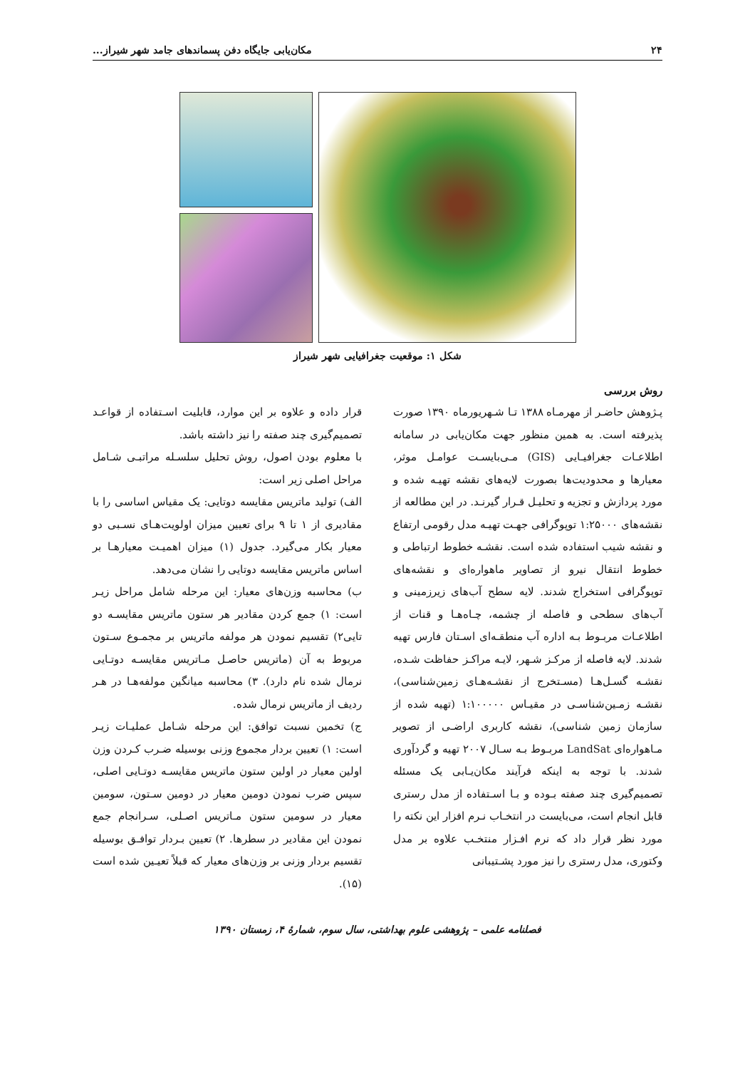۲۴ مکان‌یابی جایگاه دفن پسماندهای جامد شهر شیراز...
شکل ۱: موقعیت جغرافیایی شهر شیراز
روش بررسی
پـژوهش حاضـر از مهرمـاه ۱۳۸۸ تـا شـهریورماه ۱۳۹۰ صورت پذیرفته است. به همین منظور جهت مکان‌یابی در سامانه اطلاعـات جغرافیـایی (GIS) مـی‌بایسـت عوامـل موثر، معیارها و محدودیت‌ها بصورت لایه‌های نقشه تهیـه شده و مورد پردازش و تجزیه و تحلیـل قـرار گیرنـد. در این مطالعه از نقشه‌های ۱:۲۵۰۰۰ توپوگرافی جهـت تهیـه مدل رقومی ارتفاع و نقشه شیب استفاده شده است. نقشـه خطوط ارتباطی و خطوط انتقال نیرو از تصاویر ماهواره‌ای و نقشه‌های توپوگرافی استخراج شدند. لایه سطح آب‌های زیرزمینی و آب‌های سطحی و فاصله از چشمه، چـاه‌هـا و قنات از اطلاعـات مربـوط بـه اداره آب منطقـه‌ای اسـتان فارس تهیه شدند. لایه فاصله از مرکـز شـهر، لایـه مراکـز حفاظت شـده، نقشـه گسـل‌هـا (مسـتخرج از نقشـه‌هـای زمین‌شناسی)، نقشـه زمـین‌شناسـی در مقیـاس ۱:۱۰۰۰۰۰ (تهیه شده از سازمان زمین شناسی)، نقشه کاربری اراضـی از تصویر مـاهواره‌ای LandSat مربـوط بـه سـال ۲۰۰۷ تهیه و گردآوری شدند. با توجه به اینکه فرآیند مکان‌یـابی یک مسئله تصمیم‌گیری چند صفته بـوده و بـا اسـتفاده از مدل رستری قابل انجام است، می‌بایست در انتخـاب نـرم افزار این نکته را مورد نظر قرار داد که نرم افـزار منتخـب علاوه بر مدل وکتوری، مدل رستری را نیز مورد پشـتیبانی
قرار داده و علاوه بر این موارد، قابلیت اسـتفاده از قواعـد تصمیم‌گیری چند صفته را نیز داشته باشد.
با معلوم بودن اصول، روش تحلیل سلسـله مراتبـی شـامل مراحل اصلی زیر است:
الف) تولید ماتریس مقایسه دوتایی: یک مقیاس اساسی را با مقادیری از ۱ تا ۹ برای تعیین میزان اولویت‌هـای نسـبی دو معیار بکار می‌گیرد. جدول (۱) میزان اهمیـت معیارهـا بر اساس ماتریس مقایسه دوتایی را نشان می‌دهد.
ب) محاسبه وزن‌های معیار: این مرحله شامل مراحل زیـر است: ۱) جمع کردن مقادیر هر ستون ماتریس مقایسـه دو تایی۲) تقسیم نمودن هر مولفه ماتریس بر مجمـوع سـتون مربوط به آن (ماتریس حاصـل مـاتریس مقایسـه دوتـایی نرمال شده نام دارد). ۳) محاسبه میانگین مولفه‌هـا در هـر ردیف از ماتریس نرمال شده.
ج) تخمین نسبت توافق: این مرحله شـامل عملیـات زیـر است: ۱) تعیین بردار مجموع وزنی بوسیله ضـرب کـردن وزن اولین معیار در اولین ستون ماتریس مقایسـه دوتـایی اصلی، سپس ضرب نمودن دومین معیار در دومین سـتون، سومین معیار در سومین ستون مـاتریس اصـلی، سـرانجام جمع نمودن این مقادیر در سطرها. ۲) تعیین بـردار توافـق بوسیله تقسیم بردار وزنی بر وزن‌های معیار که قبلاً تعیـین شده است (۱۵).
فصلنامه علمی – پژوهشی علوم بهداشتی، سال سوم، شمارهٔ ۴، زمستان ۱۳۹۰